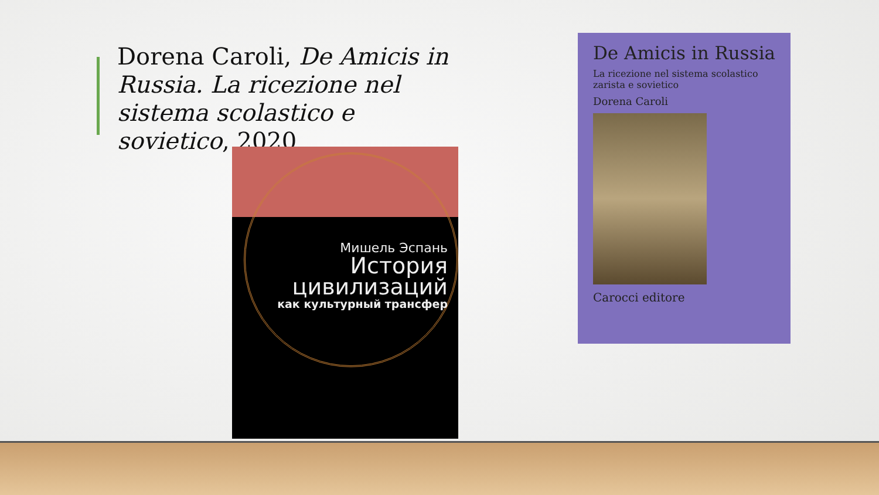Dorena Caroli, De Amicis in Russia. La ricezione nel sistema scolastico e sovietico, 2020
Мишель Эспань
История
цивилизаций
как культурный трансфер
De Amicis in Russia
La ricezione nel sistema scolastico
zarista e sovietico
Dorena Caroli
Carocci editore